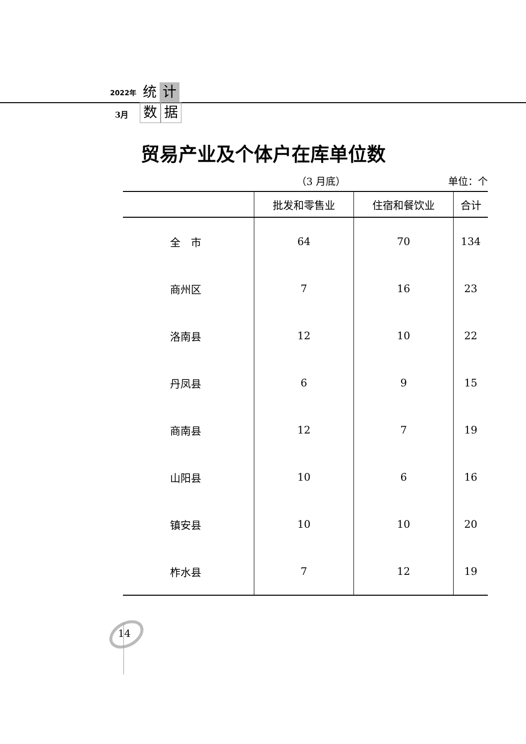2022年
3月
统 计
数 据
贸易产业及个体户在库单位数
（3 月底） 单位：个
| | 批发和零售业 | 住宿和餐饮业 | 合计 |
| --- | --- | --- | --- |
| 全 市 | 64 | 70 | 134 |
| 商州区 | 7 | 16 | 23 |
| 洛南县 | 12 | 10 | 22 |
| 丹凤县 | 6 | 9 | 15 |
| 商南县 | 12 | 7 | 19 |
| 山阳县 | 10 | 6 | 16 |
| 镇安县 | 10 | 10 | 20 |
| 柞水县 | 7 | 12 | 19 |
14